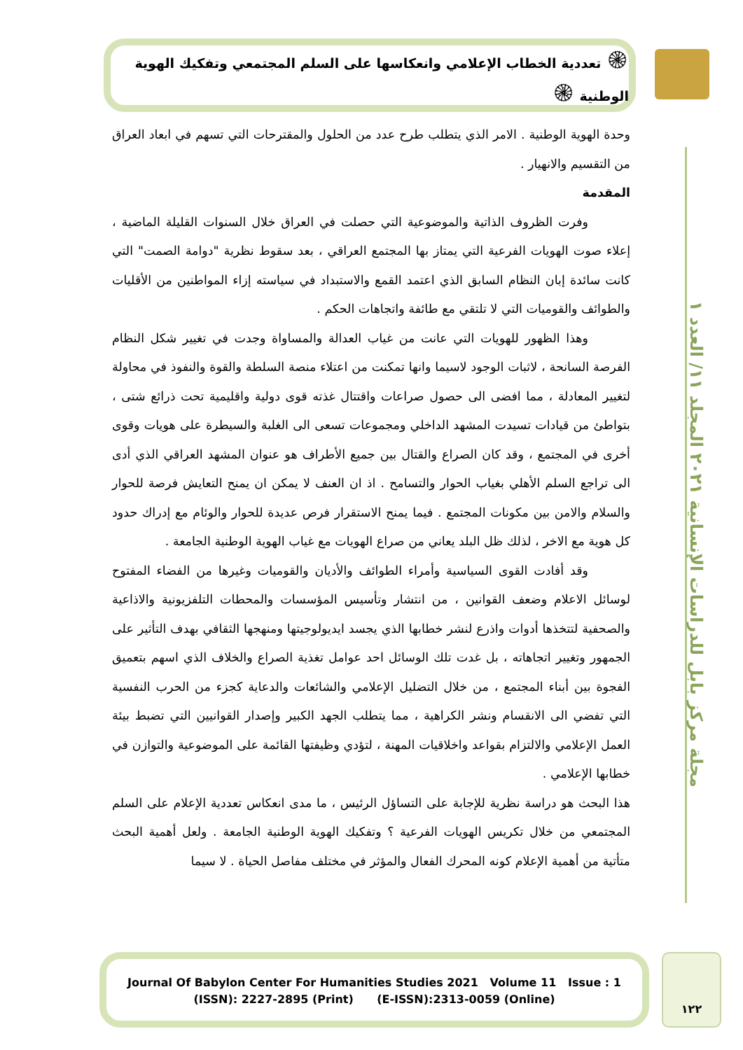۞ تعددية الخطاب الإعلامي وانعكاسها على السلم المجتمعي وتفكيك الهوية الوطنية ۞
مجلة مركز بابل للدراسات الإنسانية ٢٠٢١ المجلد ١١/ العدد ١
وحدة الهوية الوطنية . الامر الذي يتطلب طرح عدد من الحلول والمقترحات التي تسهم في ابعاد العراق من التقسيم والانهيار .
المقدمة
وفرت الظروف الذاتية والموضوعية التي حصلت في العراق خلال السنوات القليلة الماضية ، إعلاء صوت الهويات الفرعية التي يمتاز بها المجتمع العراقي ، بعد سقوط نظرية "دوامة الصمت" التي كانت سائدة إبان النظام السابق الذي اعتمد القمع والاستبداد في سياسته إزاء المواطنين من الأقليات والطوائف والقوميات التي لا تلتقي مع طائفة واتجاهات الحكم .
وهذا الظهور للهويات التي عانت من غياب العدالة والمساواة وجدت في تغيير شكل النظام الفرصة السانحة ، لاثبات الوجود لاسيما وانها تمكنت من اعتلاء منصة السلطة والقوة والنفوذ في محاولة لتغيير المعادلة ، مما افضى الى حصول صراعات واقتتال غذته قوى دولية واقليمية تحت ذرائع شتى ، بتواطئ من قيادات تسيدت المشهد الداخلي ومجموعات تسعى الى الغلبة والسيطرة على هويات وقوى أخرى في المجتمع ، وقد كان الصراع والقتال بين جميع الأطراف هو عنوان المشهد العراقي الذي أدى الى تراجع السلم الأهلي بغياب الحوار والتسامح . اذ ان العنف لا يمكن ان يمنح التعايش فرصة للحوار والسلام والامن بين مكونات المجتمع . فيما يمنح الاستقرار فرص عديدة للحوار والوئام مع إدراك حدود كل هوية مع الاخر ، لذلك ظل البلد يعاني من صراع الهويات مع غياب الهوية الوطنية الجامعة .
وقد أفادت القوى السياسية وأمراء الطوائف والأديان والقوميات وغيرها من الفضاء المفتوح لوسائل الاعلام وضعف القوانين ، من انتشار وتأسيس المؤسسات والمحطات التلفزيونية والاذاعية والصحفية لتتخذها أدوات واذرع لنشر خطابها الذي يجسد ايديولوجيتها ومنهجها الثقافي بهدف التأثير على الجمهور وتغيير اتجاهاته ، بل غدت تلك الوسائل احد عوامل تغذية الصراع والخلاف الذي اسهم بتعميق الفجوة بين أبناء المجتمع ، من خلال التضليل الإعلامي والشائعات والدعاية كجزء من الحرب النفسية التي تفضي الى الانقسام ونشر الكراهية ، مما يتطلب الجهد الكبير وإصدار القوانيين التي تضبط بيئة العمل الإعلامي والالتزام بقواعد واخلاقيات المهنة ، لتؤدي وظيفتها القائمة على الموضوعية والتوازن في خطابها الإعلامي .
هذا البحث هو دراسة نظرية للإجابة على التساؤل الرئيس ، ما مدى انعكاس تعددية الإعلام على السلم المجتمعي من خلال تكريس الهويات الفرعية ؟ وتفكيك الهوية الوطنية الجامعة . ولعل أهمية البحث متأتية من أهمية الإعلام كونه المحرك الفعال والمؤثر في مختلف مفاصل الحياة . لا سيما
Journal Of Babylon Center For Humanities Studies 2021 Volume 11 Issue : 1
(ISSN): 2227-2895 (Print) (E-ISSN):2313-0059 (Online)
١٢٢